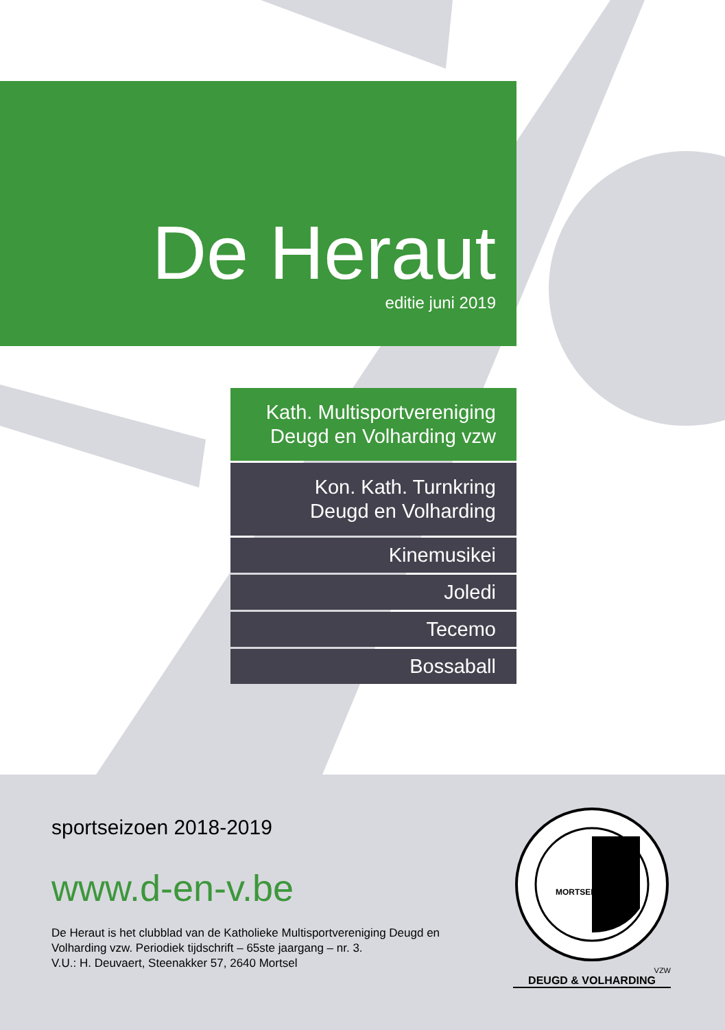De Heraut
editie juni 2019
Kath. Multisportvereniging
Deugd en Volharding vzw
Kon. Kath. Turnkring
Deugd en Volharding
Kinemusikei
Joledi
Tecemo
Bossaball
sportseizoen 2018-2019
www.d-en-v.be
De Heraut is het clubblad van de Katholieke Multisportvereniging Deugd en Volharding vzw. Periodiek tijdschrift – 65ste jaargang – nr. 3.
V.U.: H. Deuvaert, Steenakker 57, 2640 Mortsel
MORTSEL
&
VZW
DEUGD & VOLHARDING